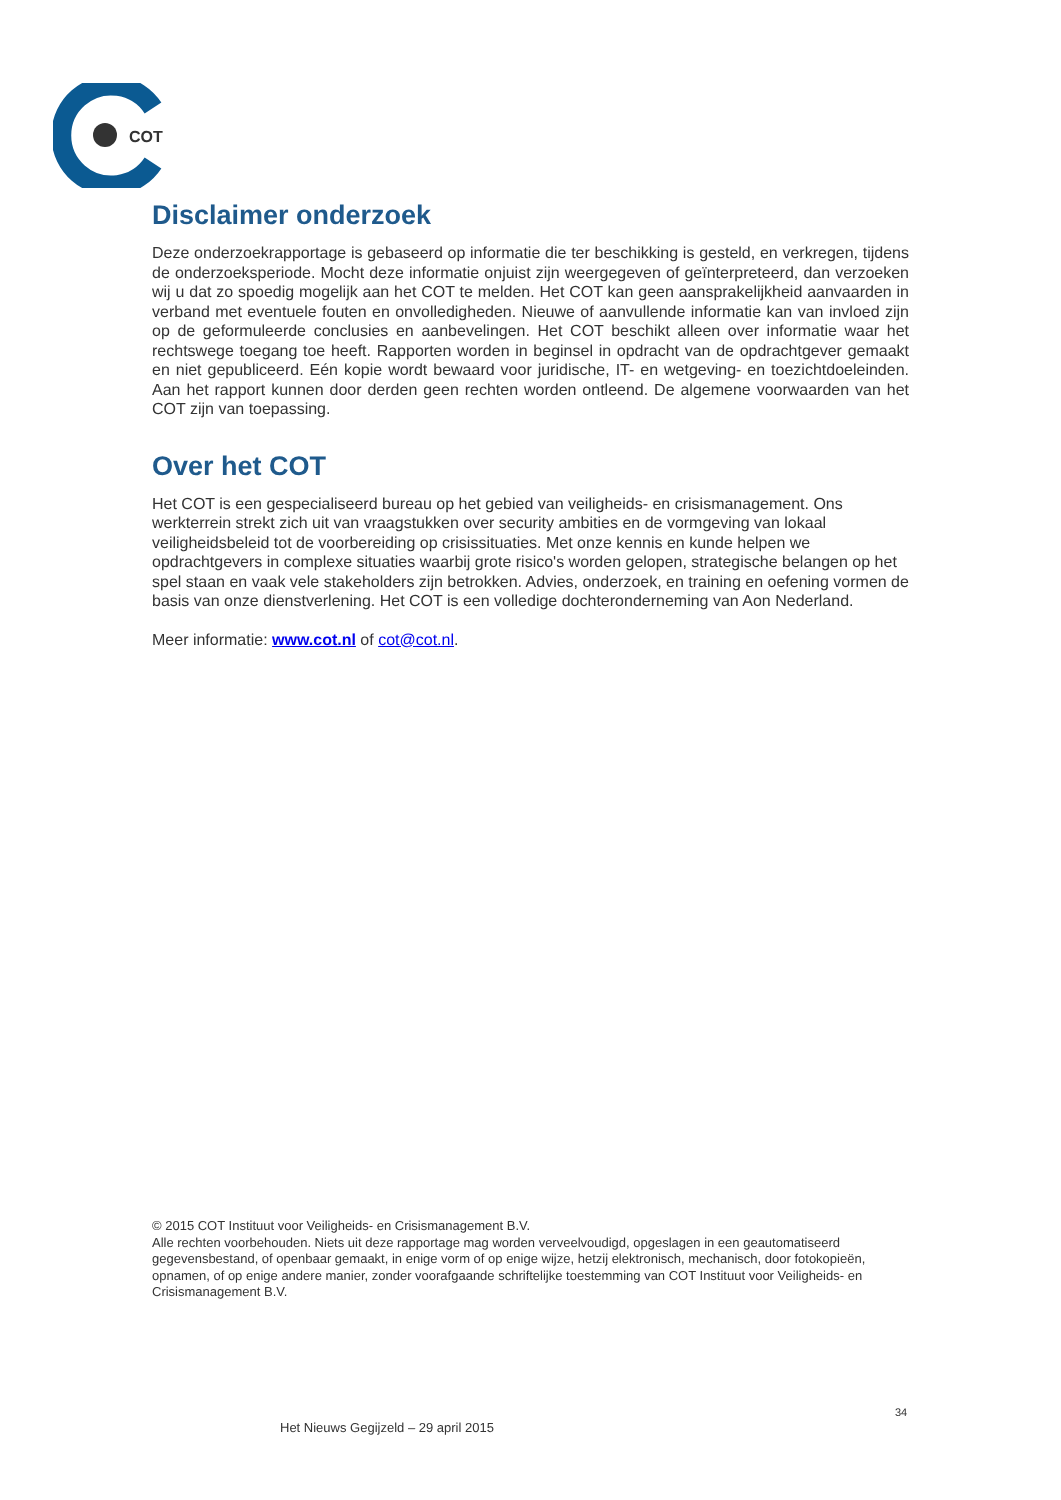COT
Disclaimer onderzoek
Deze onderzoekrapportage is gebaseerd op informatie die ter beschikking is gesteld, en verkregen, tijdens de onderzoeksperiode. Mocht deze informatie onjuist zijn weergegeven of geïnterpreteerd, dan verzoeken wij u dat zo spoedig mogelijk aan het COT te melden. Het COT kan geen aansprakelijkheid aanvaarden in verband met eventuele fouten en onvolledigheden. Nieuwe of aanvullende informatie kan van invloed zijn op de geformuleerde conclusies en aanbevelingen. Het COT beschikt alleen over informatie waar het rechtswege toegang toe heeft. Rapporten worden in beginsel in opdracht van de opdrachtgever gemaakt en niet gepubliceerd. Eén kopie wordt bewaard voor juridische, IT- en wetgeving- en toezichtdoeleinden. Aan het rapport kunnen door derden geen rechten worden ontleend. De algemene voorwaarden van het COT zijn van toepassing.
Over het COT
Het COT is een gespecialiseerd bureau op het gebied van veiligheids- en crisismanagement. Ons werkterrein strekt zich uit van vraagstukken over security ambities en de vormgeving van lokaal veiligheidsbeleid tot de voorbereiding op crisissituaties. Met onze kennis en kunde helpen we opdrachtgevers in complexe situaties waarbij grote risico's worden gelopen, strategische belangen op het spel staan en vaak vele stakeholders zijn betrokken. Advies, onderzoek, en training en oefening vormen de basis van onze dienstverlening. Het COT is een volledige dochteronderneming van Aon Nederland.
Meer informatie: www.cot.nl of cot@cot.nl.
© 2015 COT Instituut voor Veiligheids- en Crisismanagement B.V.
Alle rechten voorbehouden. Niets uit deze rapportage mag worden verveelvoudigd, opgeslagen in een geautomatiseerd gegevensbestand, of openbaar gemaakt, in enige vorm of op enige wijze, hetzij elektronisch, mechanisch, door fotokopieën, opnamen, of op enige andere manier, zonder voorafgaande schriftelijke toestemming van COT Instituut voor Veiligheids- en Crisismanagement B.V.
34
Het Nieuws Gegijzeld – 29 april 2015